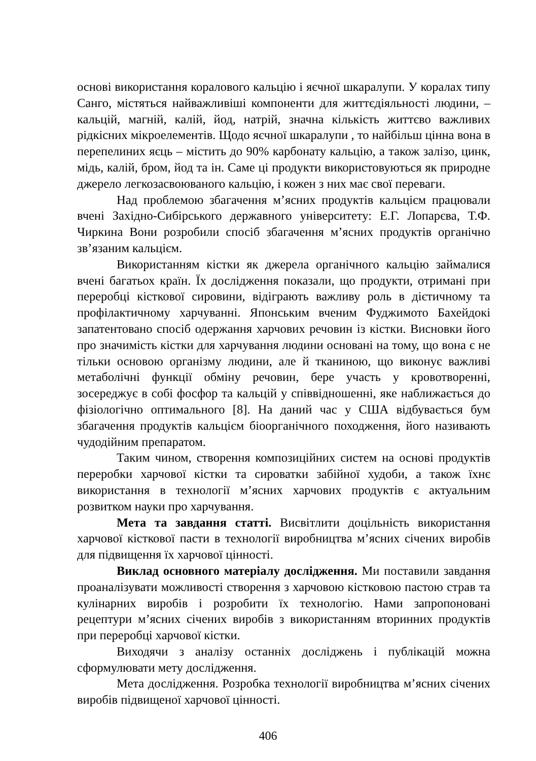основі використання коралового кальцію і яєчної шкаралупи. У коралах типу Санго, містяться найважливіші компоненти для життєдіяльності людини, – кальцій, магній, калій, йод, натрій, значна кількість життєво важливих рідкісних мікроелементів. Щодо яєчної шкаралупи , то найбільш цінна вона в перепелиних яєць – містить до 90% карбонату кальцію, а також залізо, цинк, мідь, калій, бром, йод та ін. Саме ці продукти використовуються як природне джерело легкозасвоюваного кальцію, і кожен з них має свої переваги.
Над проблемою збагачення м’ясних продуктів кальцієм працювали вчені Західно-Сибірського державного університету: Е.Г. Лопарєва, Т.Ф. Чиркина Вони розробили спосіб збагачення м’ясних продуктів органічно зв’язаним кальцієм.
Використанням кістки як джерела органічного кальцію займалися вчені багатьох країн. Їх дослідження показали, що продукти, отримані при переробці кісткової сировини, відіграють важливу роль в дієтичному та профілактичному харчуванні. Японським вченим Фуджимото Бахейдокі запатентовано спосіб одержання харчових речовин із кістки. Висновки його про значимість кістки для харчування людини основані на тому, що вона є не тільки основою організму людини, але й тканиною, що виконує важливі метаболічні функції обміну речовин, бере участь у кровотворенні, зосереджує в собі фосфор та кальцій у співвідношенні, яке наближається до фізіологічно оптимального [8]. На даний час у США відбувається бум збагачення продуктів кальцієм біоорганічного походження, його називають чудодійним препаратом.
Таким чином, створення композиційних систем на основі продуктів переробки харчової кістки та сироватки забійної худоби, а також їхнє використання в технології м’ясних харчових продуктів є актуальним розвитком науки про харчування.
Мета та завдання статті. Висвітлити доцільність використання харчової кісткової пасти в технології виробництва м’ясних січених виробів для підвищення їх харчової цінності.
Виклад основного матеріалу дослідження. Ми поставили завдання проаналізувати можливості створення з харчовою кістковою пастою страв та кулінарних виробів і розробити їх технологію. Нами запропоновані рецептури м’ясних січених виробів з використанням вторинних продуктів при переробці харчової кістки.
Виходячи з аналізу останніх досліджень і публікацій можна сформулювати мету дослідження.
Мета дослідження. Розробка технології виробництва м’ясних січених виробів підвищеної харчової цінності.
406